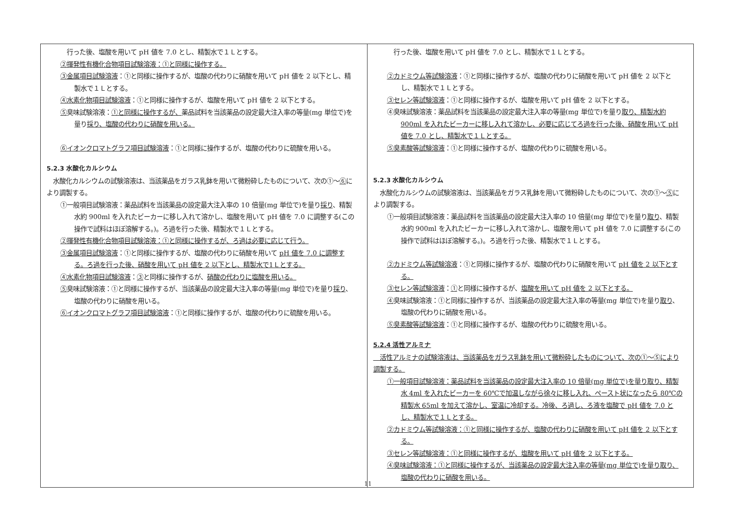| 行った後、塩酸を用いて pH 値を 7.0 とし、精製水で１Ｌとする。 ②揮発性有機化合物項目試験溶液：①と同様に操作する。 ③金属項目試験溶液 ：①と同様に操作するが、塩酸の代わりに硝酸を用いて pH 値を 2 以下とし、精製水で１Ｌとする。 ④水素化物項目試験溶液 ：①と同様に操作するが、塩酸を用いて pH 値を 2 以下とする。 ⑤ 臭味試験溶液： ①と同様に操作するが、 薬品試料を当該薬品の設定最大注入率の等量(mg 単位で)を量り 採り、塩酸の代わりに硝酸を用いる。 ⑥イオンクロマトグラフ項目試験溶液 ：①と同様に操作するが、塩酸の代わりに硫酸を用いる。 5.2.3 水酸化カルシウム 水酸化カルシウムの試験溶液は、当該薬品をガラス乳鉢を用いて微粉砕したものについて、次の①～ ⑥ により調製する。 ①一般項目試験溶液：薬品試料を当該薬品の設定最大注入率の 10 倍量(mg 単位で)を量り 採り 、精製水約 900ml を入れたビーカーに移し入れて溶かし、塩酸を用いて pH 値を 7.0 に調整する(この操作で試料はほぼ溶解する。)。ろ過を行った後、精製水で１Ｌとする。 ②揮発性有機化合物項目試験溶液：①と同様に操作するが、ろ過は必要に応じて行う。 ③金属項目試験溶液 ：①と同様に操作するが、塩酸の代わりに硝酸を用いて pH 値を 7.0 に調整する。ろ過を行った後、硝酸を用いて pH 値を 2 以下とし、精製水で1Ｌとする。 ④水素化物項目試験溶液 ： ③ と同様に操作するが、 硝酸の代わりに塩酸を用いる。 ⑤ 臭味試験溶液：①と同様に操作するが、当該薬品の設定最大注入率の等量(mg 単位で)を量り 採り 、塩酸の代わりに硝酸を用いる。 ⑥イオンクロマトグラフ項目試験溶液 ：①と同様に操作するが、塩酸の代わりに硫酸を用いる。 | 行った後、塩酸を用いて pH 値を 7.0 とし、精製水で１Ｌとする。 ②カドミウム等試験溶液 ：①と同様に操作するが、塩酸の代わりに硝酸を用いて pH 値を 2 以下とし、精製水で１Ｌとする。 ③セレン等試験溶液 ：①と同様に操作するが、塩酸を用いて pH 値を 2 以下とする。 ④臭味試験溶液：薬品試料を当該薬品の設定最大注入率の等量(mg 単位で)を量り 取り、精製水約 900ml を入れたビーカーに移し入れて溶かし、必要に応じてろ過を行った後、硝酸を用いて pH 値を 7.0 とし、精製水で１Ｌとする。 ⑤臭素酸等試験溶液 ：①と同様に操作するが、塩酸の代わりに硫酸を用いる。 5.2.3 水酸化カルシウム 水酸化カルシウムの試験溶液は、当該薬品をガラス乳鉢を用いて微粉砕したものについて、次の①～ ⑤ により調製する。 ①一般項目試験溶液：薬品試料を当該薬品の設定最大注入率の 10 倍量(mg 単位で)を量り 取り 、精製水約 900ml を入れたビーカーに移し入れて溶かし、塩酸を用いて pH 値を 7.0 に調整する(この操作で試料はほぼ溶解する。)。ろ過を行った後、精製水で１Ｌとする。 ②カドミウム等試験溶液 ：①と同様に操作するが、塩酸の代わりに硝酸を用いて pH 値を 2 以下とする。 ③セレン等試験溶液 ： ① と同様に操作するが、 塩酸を用いて pH 値を 2 以下とする。 ④ 臭味試験溶液：①と同様に操作するが、当該薬品の設定最大注入率の等量(mg 単位で)を量り 取り 、塩酸の代わりに硝酸を用いる。 ⑤臭素酸等試験溶液 ：①と同様に操作するが、塩酸の代わりに硫酸を用いる。 5.2.4 活性アルミナ 活性アルミナの試験溶液は、当該薬品をガラス乳鉢を用いて微粉砕したものについて、次の①～⑤により調製する。 ①一般項目試験溶液：薬品試料を当該薬品の設定最大注入率の 10 倍量(mg 単位で)を量り取り、精製水 4ml を入れたビーカーを 60℃で加温しながら徐々に移し入れ、ペースト状になったら 80℃の精製水 65ml を加えて溶かし、室温に冷却する。冷後、ろ過し、ろ液を塩酸で pH 値を 7.0 とし、精製水で１Ｌとする。 ②カドミウム等試験溶液：①と同様に操作するが、塩酸の代わりに硝酸を用いて pH 値を 2 以下とする。 ③セレン等試験溶液：①と同様に操作するが、塩酸を用いて pH 値を 2 以下とする。 ④臭味試験溶液：①と同様に操作するが、当該薬品の設定最大注入率の等量(mg 単位で)を量り取り、塩酸の代わりに硝酸を用いる。 |
11